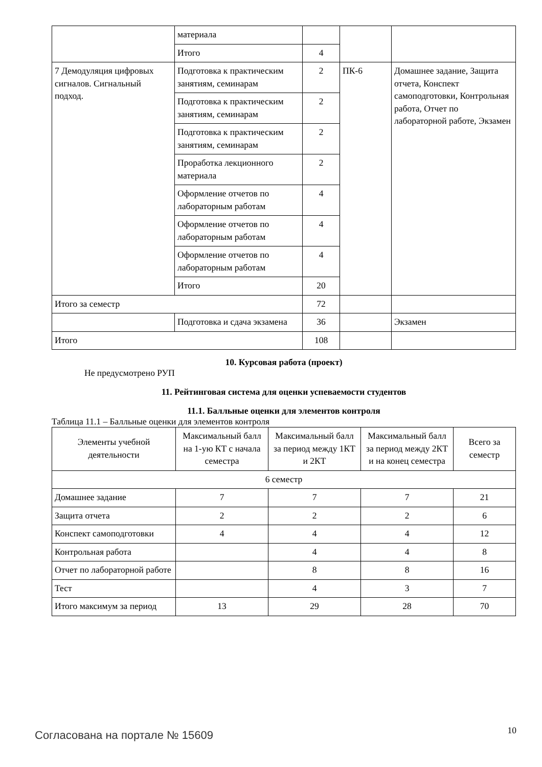| | материала | | | |
| | Итого | 4 | | |
| 7 Демодуляция цифровых сигналов. Сигнальный подход. | Подготовка к практическим занятиям, семинарам | 2 | ПК-6 | Домашнее задание, Защита отчета, Конспект самоподготовки, Контрольная работа, Отчет по лабораторной работе, Экзамен |
| | Подготовка к практическим занятиям, семинарам | 2 | | |
| | Подготовка к практическим занятиям, семинарам | 2 | | |
| | Проработка лекционного материала | 2 | | |
| | Оформление отчетов по лабораторным работам | 4 | | |
| | Оформление отчетов по лабораторным работам | 4 | | |
| | Оформление отчетов по лабораторным работам | 4 | | |
| | Итого | 20 | | |
| Итого за семестр | | 72 | | |
| | Подготовка и сдача экзамена | 36 | | Экзамен |
| Итого | | 108 | | |
10. Курсовая работа (проект)
Не предусмотрено РУП
11. Рейтинговая система для оценки успеваемости студентов
11.1. Балльные оценки для элементов контроля
Таблица 11.1 – Балльные оценки для элементов контроля
| Элементы учебной деятельности | Максимальный балл на 1-ую КТ с начала семестра | Максимальный балл за период между 1КТ и 2КТ | Максимальный балл за период между 2КТ и на конец семестра | Всего за семестр |
| --- | --- | --- | --- | --- |
| 6 семестр | | | | |
| Домашнее задание | 7 | 7 | 7 | 21 |
| Защита отчета | 2 | 2 | 2 | 6 |
| Конспект самоподготовки | 4 | 4 | 4 | 12 |
| Контрольная работа | | 4 | 4 | 8 |
| Отчет по лабораторной работе | | 8 | 8 | 16 |
| Тест | | 4 | 3 | 7 |
| Итого максимум за период | 13 | 29 | 28 | 70 |
Согласована на портале № 15609 10